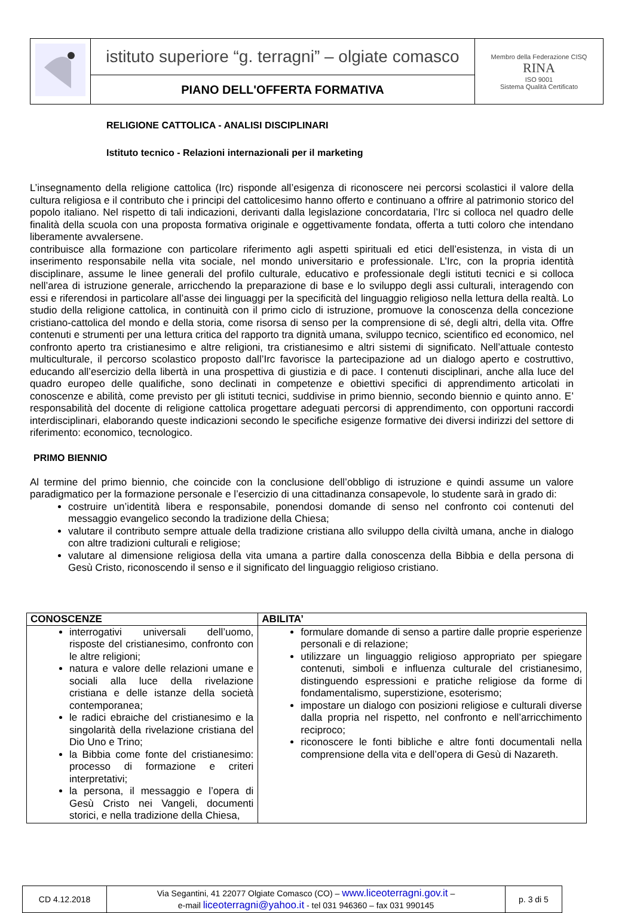| | istituto superiore “g. terragni” – olgiate comasco | Membro della Federazione CISQ RINA ISO 9001 Sistema Qualità Certificato |
| | PIANO DELL'OFFERTA FORMATIVA | |
RELIGIONE CATTOLICA - ANALISI DISCIPLINARI
Istituto tecnico - Relazioni internazionali per il marketing
L’insegnamento della religione cattolica (Irc) risponde all’esigenza di riconoscere nei percorsi scolastici il valore della cultura religiosa e il contributo che i principi del cattolicesimo hanno offerto e continuano a offrire al patrimonio storico del popolo italiano. Nel rispetto di tali indicazioni, derivanti dalla legislazione concordataria, l’Irc si colloca nel quadro delle finalità della scuola con una proposta formativa originale e oggettivamente fondata, offerta a tutti coloro che intendano liberamente avvalersene.
contribuisce alla formazione con particolare riferimento agli aspetti spirituali ed etici dell’esistenza, in vista di un inserimento responsabile nella vita sociale, nel mondo universitario e professionale. L’Irc, con la propria identità disciplinare, assume le linee generali del profilo culturale, educativo e professionale degli istituti tecnici e si colloca nell’area di istruzione generale, arricchendo la preparazione di base e lo sviluppo degli assi culturali, interagendo con essi e riferendosi in particolare all’asse dei linguaggi per la specificità del linguaggio religioso nella lettura della realtà. Lo studio della religione cattolica, in continuità con il primo ciclo di istruzione, promuove la conoscenza della concezione cristiano-cattolica del mondo e della storia, come risorsa di senso per la comprensione di sé, degli altri, della vita. Offre contenuti e strumenti per una lettura critica del rapporto tra dignità umana, sviluppo tecnico, scientifico ed economico, nel confronto aperto tra cristianesimo e altre religioni, tra cristianesimo e altri sistemi di significato. Nell’attuale contesto multiculturale, il percorso scolastico proposto dall’Irc favorisce la partecipazione ad un dialogo aperto e costruttivo, educando all’esercizio della libertà in una prospettiva di giustizia e di pace. I contenuti disciplinari, anche alla luce del quadro europeo delle qualifiche, sono declinati in competenze e obiettivi specifici di apprendimento articolati in conoscenze e abilità, come previsto per gli istituti tecnici, suddivise in primo biennio, secondo biennio e quinto anno. E’ responsabilità del docente di religione cattolica progettare adeguati percorsi di apprendimento, con opportuni raccordi interdisciplinari, elaborando queste indicazioni secondo le specifiche esigenze formative dei diversi indirizzi del settore di riferimento: economico, tecnologico.
PRIMO BIENNIO
Al termine del primo biennio, che coincide con la conclusione dell’obbligo di istruzione e quindi assume un valore paradigmatico per la formazione personale e l’esercizio di una cittadinanza consapevole, lo studente sarà in grado di:
costruire un’identità libera e responsabile, ponendosi domande di senso nel confronto coi contenuti del messaggio evangelico secondo la tradizione della Chiesa;
valutare il contributo sempre attuale della tradizione cristiana allo sviluppo della civiltà umana, anche in dialogo con altre tradizioni culturali e religiose;
valutare al dimensione religiosa della vita umana a partire dalla conoscenza della Bibbia e della persona di Gesù Cristo, riconoscendo il senso e il significato del linguaggio religioso cristiano.
| CONOSCENZE | ABILITA’ |
| --- | --- |
| interrogativi universali dell’uomo, risposte del cristianesimo, confronto con le altre religioni; natura e valore delle relazioni umane e sociali alla luce della rivelazione cristiana e delle istanze della società contemporanea; le radici ebraiche del cristianesimo e la singolarità della rivelazione cristiana del Dio Uno e Trino; la Bibbia come fonte del cristianesimo: processo di formazione e criteri interpretativi; la persona, il messaggio e l’opera di Gesù Cristo nei Vangeli, documenti storici, e nella tradizione della Chiesa, | formulare domande di senso a partire dalle proprie esperienze personali e di relazione; utilizzare un linguaggio religioso appropriato per spiegare contenuti, simboli e influenza culturale del cristianesimo, distinguendo espressioni e pratiche religiose da forme di fondamentalismo, superstizione, esoterismo; impostare un dialogo con posizioni religiose e culturali diverse dalla propria nel rispetto, nel confronto e nell’arricchimento reciproco; riconoscere le fonti bibliche e altre fonti documentali nella comprensione della vita e dell’opera di Gesù di Nazareth. |
| CD 4.12.2018 | Via Segantini, 41 22077 Olgiate Comasco (CO) – www.liceoterragni.gov.it – e-mail liceoterragni@yahoo.it - tel 031 946360 – fax 031 990145 | p. 3 di 5 |